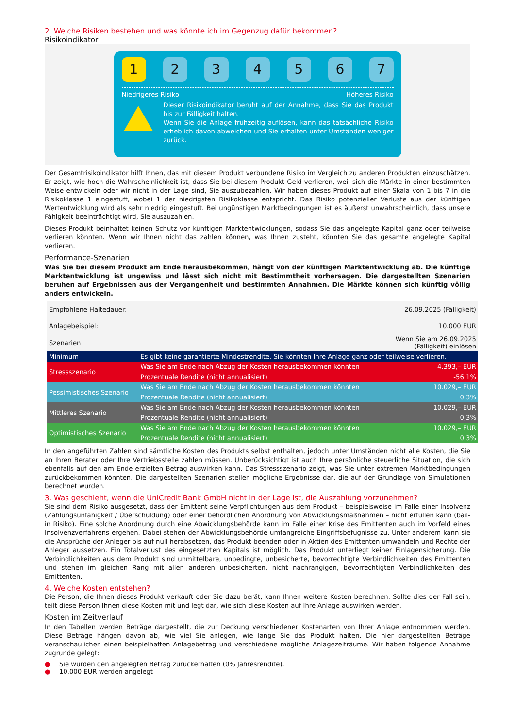2. Welche Risiken bestehen und was könnte ich im Gegenzug dafür bekommen?
Risikoindikator
1 2 3 4 5 6 7
Niedrigeres Risiko Höheres Risiko
Dieser Risikoindikator beruht auf der Annahme, dass Sie das Produkt bis zur Fälligkeit halten.
Wenn Sie die Anlage frühzeitig auflösen, kann das tatsächliche Risiko erheblich davon abweichen und Sie erhalten unter Umständen weniger zurück.
Der Gesamtrisikoindikator hilft Ihnen, das mit diesem Produkt verbundene Risiko im Vergleich zu anderen Produkten einzuschätzen. Er zeigt, wie hoch die Wahrscheinlichkeit ist, dass Sie bei diesem Produkt Geld verlieren, weil sich die Märkte in einer bestimmten Weise entwickeln oder wir nicht in der Lage sind, Sie auszubezahlen. Wir haben dieses Produkt auf einer Skala von 1 bis 7 in die Risikoklasse 1 eingestuft, wobei 1 der niedrigsten Risikoklasse entspricht. Das Risiko potenzieller Verluste aus der künftigen Wertentwicklung wird als sehr niedrig eingestuft. Bei ungünstigen Marktbedingungen ist es äußerst unwahrscheinlich, dass unsere Fähigkeit beeinträchtigt wird, Sie auszuzahlen.
Dieses Produkt beinhaltet keinen Schutz vor künftigen Marktentwicklungen, sodass Sie das angelegte Kapital ganz oder teilweise verlieren könnten. Wenn wir Ihnen nicht das zahlen können, was Ihnen zusteht, könnten Sie das gesamte angelegte Kapital verlieren.
Performance-Szenarien
Was Sie bei diesem Produkt am Ende herausbekommen, hängt von der künftigen Marktentwicklung ab. Die künftige Marktentwicklung ist ungewiss und lässt sich nicht mit Bestimmtheit vorhersagen. Die dargestellten Szenarien beruhen auf Ergebnissen aus der Vergangenheit und bestimmten Annahmen. Die Märkte können sich künftig völlig anders entwickeln.
| Empfohlene Haltedauer: | | 26.09.2025 (Fälligkeit) |
| Anlagebeispiel: | | 10.000 EUR |
| Szenarien | | Wenn Sie am 26.09.2025 (Fälligkeit) einlösen |
| Minimum | Es gibt keine garantierte Mindestrendite. Sie könnten Ihre Anlage ganz oder teilweise verlieren. | |
| Stressszenario | Was Sie am Ende nach Abzug der Kosten herausbekommen könnten | 4.393,– EUR |
| | Prozentuale Rendite (nicht annualisiert) | -56,1% |
| Pessimistisches Szenario | Was Sie am Ende nach Abzug der Kosten herausbekommen könnten | 10.029,– EUR |
| | Prozentuale Rendite (nicht annualisiert) | 0,3% |
| Mittleres Szenario | Was Sie am Ende nach Abzug der Kosten herausbekommen könnten | 10.029,– EUR |
| | Prozentuale Rendite (nicht annualisiert) | 0,3% |
| Optimistisches Szenario | Was Sie am Ende nach Abzug der Kosten herausbekommen könnten | 10.029,– EUR |
| | Prozentuale Rendite (nicht annualisiert) | 0,3% |
In den angeführten Zahlen sind sämtliche Kosten des Produkts selbst enthalten, jedoch unter Umständen nicht alle Kosten, die Sie an Ihren Berater oder Ihre Vertriebsstelle zahlen müssen. Unberücksichtigt ist auch Ihre persönliche steuerliche Situation, die sich ebenfalls auf den am Ende erzielten Betrag auswirken kann. Das Stressszenario zeigt, was Sie unter extremen Marktbedingungen zurückbekommen könnten. Die dargestellten Szenarien stellen mögliche Ergebnisse dar, die auf der Grundlage von Simulationen berechnet wurden.
3. Was geschieht, wenn die UniCredit Bank GmbH nicht in der Lage ist, die Auszahlung vorzunehmen?
Sie sind dem Risiko ausgesetzt, dass der Emittent seine Verpflichtungen aus dem Produkt – beispielsweise im Falle einer Insolvenz (Zahlungsunfähigkeit / Überschuldung) oder einer behördlichen Anordnung von Abwicklungsmaßnahmen – nicht erfüllen kann (bail-in Risiko). Eine solche Anordnung durch eine Abwicklungsbehörde kann im Falle einer Krise des Emittenten auch im Vorfeld eines Insolvenzverfahrens ergehen. Dabei stehen der Abwicklungsbehörde umfangreiche Eingriffsbefugnisse zu. Unter anderem kann sie die Ansprüche der Anleger bis auf null herabsetzen, das Produkt beenden oder in Aktien des Emittenten umwandeln und Rechte der Anleger aussetzen. Ein Totalverlust des eingesetzten Kapitals ist möglich. Das Produkt unterliegt keiner Einlagensicherung. Die Verbindlichkeiten aus dem Produkt sind unmittelbare, unbedingte, unbesicherte, bevorrechtigte Verbindlichkeiten des Emittenten und stehen im gleichen Rang mit allen anderen unbesicherten, nicht nachrangigen, bevorrechtigten Verbindlichkeiten des Emittenten.
4. Welche Kosten entstehen?
Die Person, die Ihnen dieses Produkt verkauft oder Sie dazu berät, kann Ihnen weitere Kosten berechnen. Sollte dies der Fall sein, teilt diese Person Ihnen diese Kosten mit und legt dar, wie sich diese Kosten auf Ihre Anlage auswirken werden.
Kosten im Zeitverlauf
In den Tabellen werden Beträge dargestellt, die zur Deckung verschiedener Kostenarten von Ihrer Anlage entnommen werden. Diese Beträge hängen davon ab, wie viel Sie anlegen, wie lange Sie das Produkt halten. Die hier dargestellten Beträge veranschaulichen einen beispielhaften Anlagebetrag und verschiedene mögliche Anlagezeiträume. Wir haben folgende Annahme zugrunde gelegt:
● Sie würden den angelegten Betrag zurückerhalten (0% Jahresrendite).
● 10.000 EUR werden angelegt